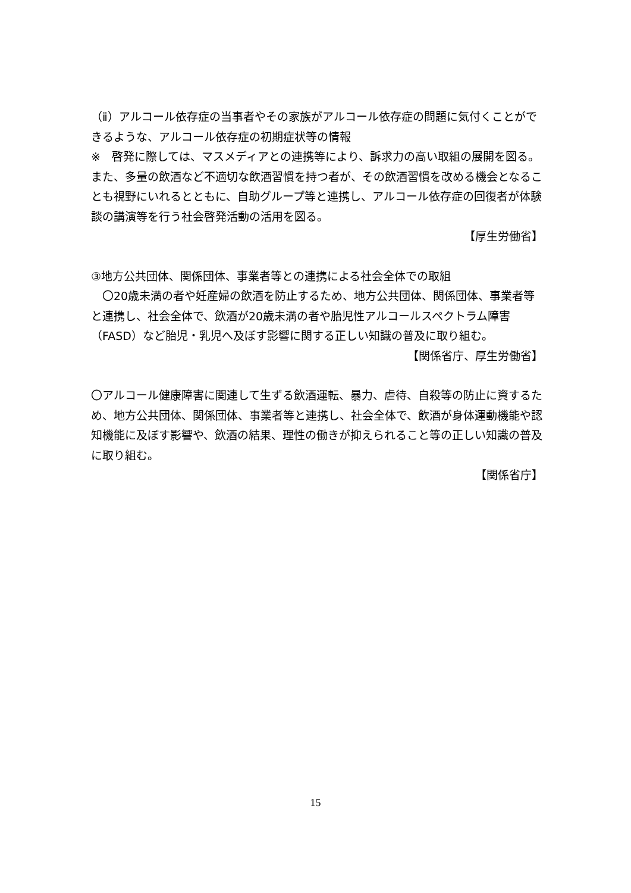（ⅱ）アルコール依存症の当事者やその家族がアルコール依存症の問題に気付くことができるような、アルコール依存症の初期症状等の情報
※　啓発に際しては、マスメディアとの連携等により、訴求力の高い取組の展開を図る。また、多量の飲酒など不適切な飲酒習慣を持つ者が、その飲酒習慣を改める機会となることも視野にいれるとともに、自助グループ等と連携し、アルコール依存症の回復者が体験談の講演等を行う社会啓発活動の活用を図る。
【厚生労働省】
③地方公共団体、関係団体、事業者等との連携による社会全体での取組
　〇20歳未満の者や妊産婦の飲酒を防止するため、地方公共団体、関係団体、事業者等と連携し、社会全体で、飲酒が20歳未満の者や胎児性アルコールスペクトラム障害（FASD）など胎児・乳児へ及ぼす影響に関する正しい知識の普及に取り組む。
【関係省庁、厚生労働省】
〇アルコール健康障害に関連して生ずる飲酒運転、暴力、虐待、自殺等の防止に資するため、地方公共団体、関係団体、事業者等と連携し、社会全体で、飲酒が身体運動機能や認知機能に及ぼす影響や、飲酒の結果、理性の働きが抑えられること等の正しい知識の普及に取り組む。
【関係省庁】
15